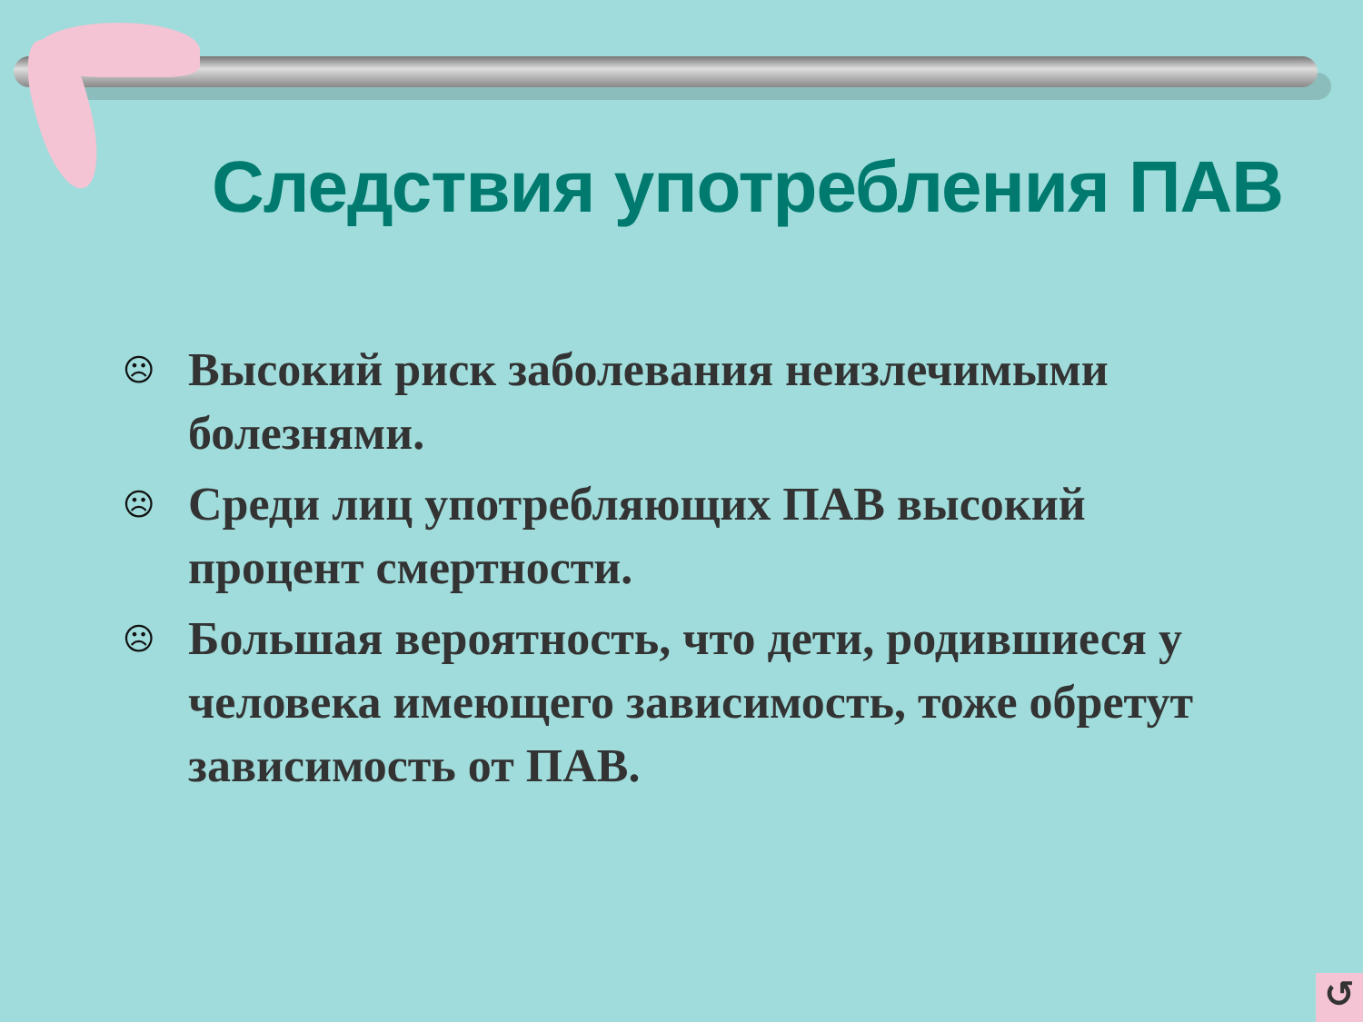Следствия употребления ПАВ
☹ Высокий риск заболевания неизлечимыми болезнями.
☹ Среди лиц употребляющих ПАВ высокий процент смертности.
☹ Большая вероятность, что дети, родившиеся у человека имеющего зависимость, тоже обретут зависимость от ПАВ.
↺